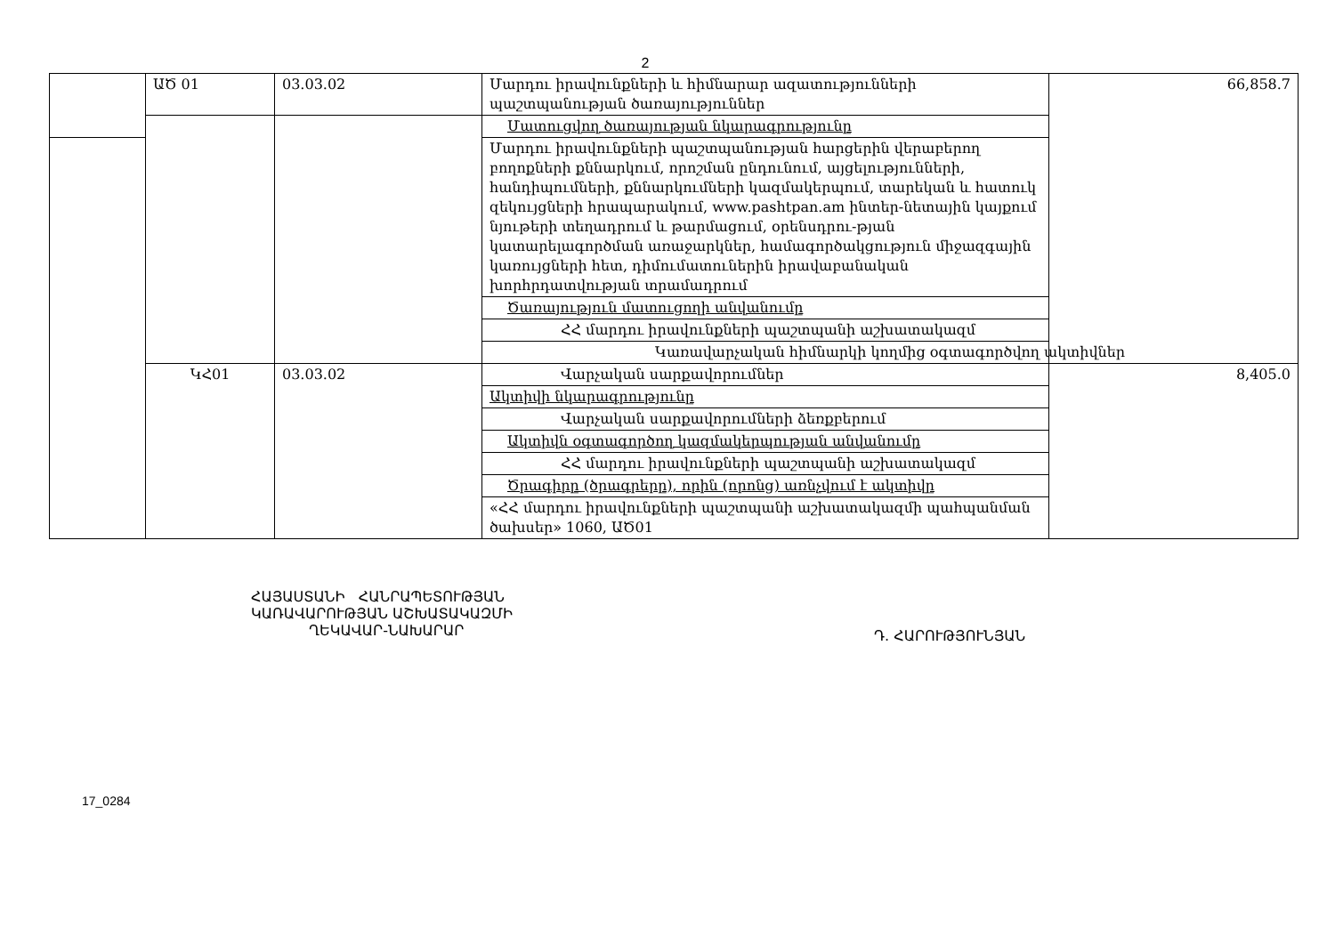2
| | ԱԾ 01 | 03.03.02 | Մարդու իրավունքների և հիմնարար ազատությունների պաշտպանության ծառայություններ | 66,858.7 |
| | | | Մատուցվող ծառայության նկարագրությունը | |
| | | | Մարդու իրավունքների պաշտպանության հարցերին վերաբերող բողոքների քննարկում, որոշման ընդունում, այցելությունների, հանդիպումների, քննարկումների կազմակերպում, տարեկան և հատուկ զեկույցների հրապարակում, www.pashtpan.am ինտեր-նետային կայքում նյութերի տեղադրում և թարմացում, օրենսդրու-թյան կատարելագործման առաջարկներ, համագործակցություն միջազգային կառույցների հետ, դիմումատուներին իրավաբանական խորհրդատվության տրամադրում | |
| | | | Ծառայություն մատուցողի անվանումը | |
| | | | ՀՀ մարդու իրավունքների պաշտպանի աշխատակազմ | |
| | | | Կառավարչական հիմնարկի կողմից օգտագործվող ակտիվներ | |
| | ԿՀ01 | 03.03.02 | Վարչական սարքավորումներ | 8,405.0 |
| | | | Ակտիվի նկարագրությունը | |
| | | | Վարչական սարքավորումների ձեռքբերում | |
| | | | Ակտիվն օգտագործող կազմակերպության անվանումը | |
| | | | ՀՀ մարդու իրավունքների պաշտպանի աշխատակազմ | |
| | | | Ծրագիրը (ծրագրերը), որին (որոնց) առնչվում է ակտիվը | |
| | | | «ՀՀ մարդու իրավունքների պաշտպանի աշխատակազմի պահպանման ծախսեր» 1060, ԱԾ01 | |
ՀԱՅԱՍՏԱՆԻ ՀԱՆՐԱՊԵՏՈՒԹՅԱՆ
ԿԱՌԱՎԱՐՈՒԹՅԱՆ ԱՇԽԱՏԱԿԱԶՄԻ
ՂԵԿԱՎԱՐ-ՆԱԽԱՐԱՐ
Դ. ՀԱՐՈՒԹՅՈՒՆՅԱՆ
17_0284